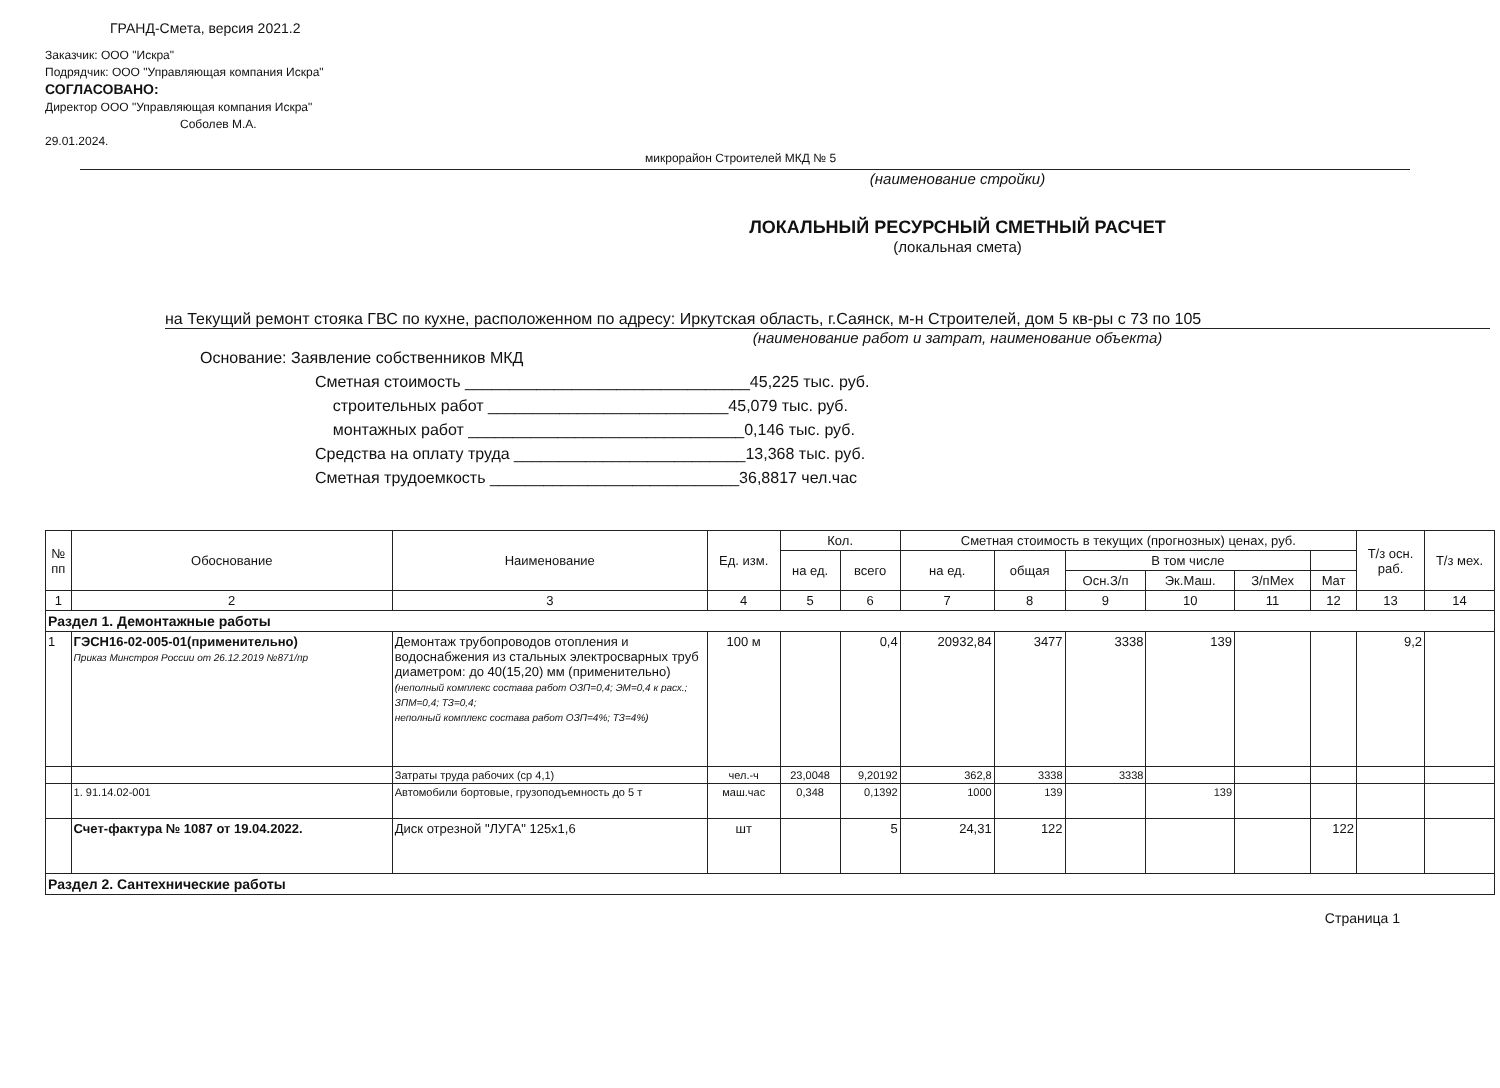ГРАНД-Смета, версия 2021.2
Заказчик: ООО "Искра"
Подрядчик: ООО "Управляющая компания Искра"
СОГЛАСОВАНО:
Директор ООО "Управляющая компания Искра"
Соболев М.А.
29.01.2024.
микрорайон Строителей МКД № 5
(наименование стройки)
ЛОКАЛЬНЫЙ РЕСУРСНЫЙ СМЕТНЫЙ РАСЧЕТ
(локальная смета)
на Текущий ремонт стояка ГВС по кухне, расположенном по адресу: Иркутская область, г.Саянск, м-н Строителей, дом 5 кв-ры с 73 по 105
(наименование работ и затрат, наименование объекта)
Основание: Заявление собственников МКД
Сметная стоимость ________________________________45,225 тыс. руб.
строительных работ ___________________________45,079 тыс. руб.
монтажных работ _______________________________0,146 тыс. руб.
Средства на оплату труда __________________________13,368 тыс. руб.
Сметная трудоемкость ____________________________36,8817 чел.час
| № пп | Обоснование | Наименование | Ед. изм. | Кол. | | Сметная стоимость в текущих (прогнозных) ценах, руб. | | | | | | Т/з осн. раб. | Т/з мех. |
| --- | --- | --- | --- | --- | --- | --- | --- | --- | --- | --- | --- | --- | --- |
| | | | | на ед. | всего | на ед. | общая | В том числе | | | | | |
| | | | | | | | | Осн.З/п | Эк.Маш. | З/пМех | Мат | | |
| 1 | 2 | 3 | 4 | 5 | 6 | 7 | 8 | 9 | 10 | 11 | 12 | 13 | 14 |
| Раздел 1. Демонтажные работы | | | | | | | | | | | | | |
| 1 | ГЭСН16-02-005-01(применительно) Приказ Минстроя России от 26.12.2019 №871/пр | Демонтаж трубопроводов отопления и водоснабжения из стальных электросварных труб диаметром: до 40(15,20) мм (применительно) (неполный комплекс состава работ ОЗП=0,4; ЭМ=0,4 к расх.; ЗПМ=0,4; ТЗ=0,4; неполный комплекс состава работ ОЗП=4%; ТЗ=4%) | 100 м | | 0,4 | 20932,84 | 3477 | 3338 | 139 | | | 9,2 | |
| | | Затраты труда рабочих (ср 4,1) | чел.-ч | 23,0048 | 9,20192 | 362,8 | 3338 | 3338 | | | | | |
| | 1. 91.14.02-001 | Автомобили бортовые, грузоподъемность до 5 т | маш.час | 0,348 | 0,1392 | 1000 | 139 | | 139 | | | | |
| | Счет-фактура № 1087 от 19.04.2022. | Диск отрезной "ЛУГА" 125х1,6 | шт | | 5 | 24,31 | 122 | | | | 122 | | |
| Раздел 2. Сантехнические работы | | | | | | | | | | | | | |
Страница 1